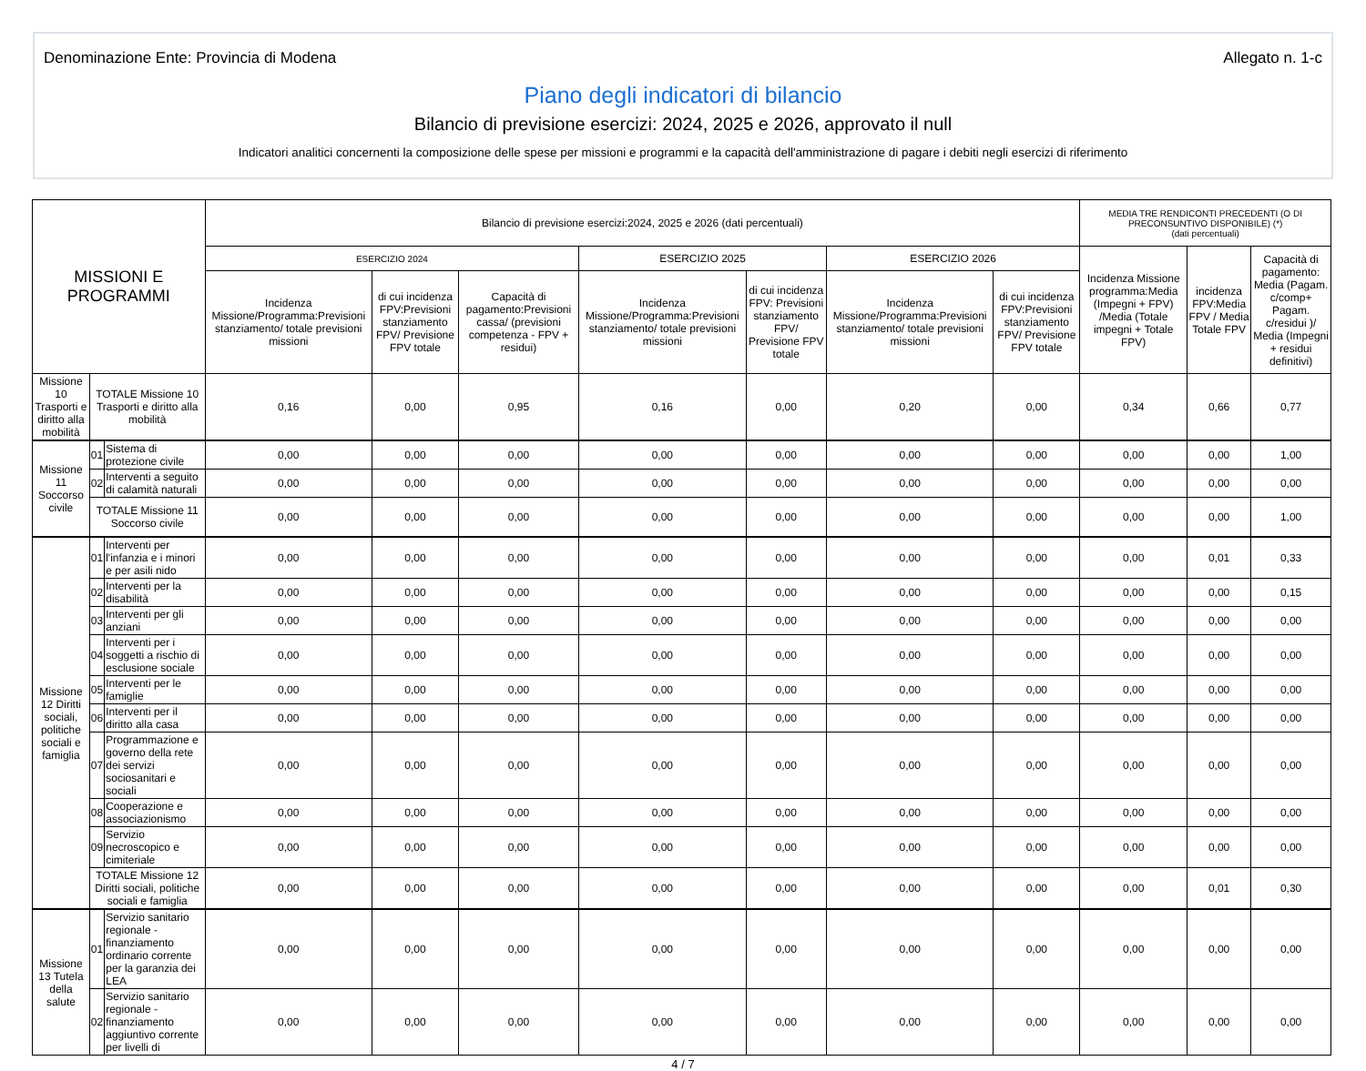Denominazione Ente: Provincia di Modena Allegato n. 1-c
Piano degli indicatori di bilancio
Bilancio di previsione esercizi: 2024, 2025 e 2026, approvato il null
Indicatori analitici concernenti la composizione delle spese per missioni e programmi e la capacità dell'amministrazione di pagare i debiti negli esercizi di riferimento
| MISSIONI E PROGRAMMI | | | Bilancio di previsione esercizi:2024, 2025 e 2026 (dati percentuali) | | | | | | | MEDIA TRE RENDICONTI PRECEDENTI (O DI PRECONSUNTIVO DISPONIBILE) (*) (dati percentuali) | | |
| --- | --- | --- | --- | --- | --- | --- | --- | --- | --- | --- | --- | --- |
| | | | ESERCIZIO 2024 | | | ESERCIZIO 2025 | | ESERCIZIO 2026 | | Incidenza Missione programma:Media (Impegni + FPV) /Media (Totale impegni + Totale FPV) | incidenza FPV:Media FPV / Media Totale FPV | Capacità di pagamento: Media (Pagam. c/comp+ Pagam. c/residui )/ Media (Impegni + residui definitivi) |
| | | | Incidenza Missione/Programma:Previsioni stanziamento/ totale previsioni missioni | di cui incidenza FPV:Previsioni stanziamento FPV/ Previsione FPV totale | Capacità di pagamento:Previsioni cassa/ (previsioni competenza - FPV + residui) | Incidenza Missione/Programma:Previsioni stanziamento/ totale previsioni missioni | di cui incidenza FPV: Previsioni stanziamento FPV/ Previsione FPV totale | Incidenza Missione/Programma:Previsioni stanziamento/ totale previsioni missioni | di cui incidenza FPV:Previsioni stanziamento FPV/ Previsione FPV totale | | | |
| Missione 10 Trasporti e diritto alla mobilità | TOTALE Missione 10 Trasporti e diritto alla mobilità | | 0,16 | 0,00 | 0,95 | 0,16 | 0,00 | 0,20 | 0,00 | 0,34 | 0,66 | 0,77 |
| Missione 11 Soccorso civile | 01 | Sistema di protezione civile | 0,00 | 0,00 | 0,00 | 0,00 | 0,00 | 0,00 | 0,00 | 0,00 | 0,00 | 1,00 |
| | 02 | Interventi a seguito di calamità naturali | 0,00 | 0,00 | 0,00 | 0,00 | 0,00 | 0,00 | 0,00 | 0,00 | 0,00 | 0,00 |
| | TOTALE Missione 11 Soccorso civile | | 0,00 | 0,00 | 0,00 | 0,00 | 0,00 | 0,00 | 0,00 | 0,00 | 0,00 | 1,00 |
| Missione 12 Diritti sociali, politiche sociali e famiglia | 01 | Interventi per l'infanzia e i minori e per asili nido | 0,00 | 0,00 | 0,00 | 0,00 | 0,00 | 0,00 | 0,00 | 0,00 | 0,01 | 0,33 |
| | 02 | Interventi per la disabilità | 0,00 | 0,00 | 0,00 | 0,00 | 0,00 | 0,00 | 0,00 | 0,00 | 0,00 | 0,15 |
| | 03 | Interventi per gli anziani | 0,00 | 0,00 | 0,00 | 0,00 | 0,00 | 0,00 | 0,00 | 0,00 | 0,00 | 0,00 |
| | 04 | Interventi per i soggetti a rischio di esclusione sociale | 0,00 | 0,00 | 0,00 | 0,00 | 0,00 | 0,00 | 0,00 | 0,00 | 0,00 | 0,00 |
| | 05 | Interventi per le famiglie | 0,00 | 0,00 | 0,00 | 0,00 | 0,00 | 0,00 | 0,00 | 0,00 | 0,00 | 0,00 |
| | 06 | Interventi per il diritto alla casa | 0,00 | 0,00 | 0,00 | 0,00 | 0,00 | 0,00 | 0,00 | 0,00 | 0,00 | 0,00 |
| | 07 | Programmazione e governo della rete dei servizi sociosanitari e sociali | 0,00 | 0,00 | 0,00 | 0,00 | 0,00 | 0,00 | 0,00 | 0,00 | 0,00 | 0,00 |
| | 08 | Cooperazione e associazionismo | 0,00 | 0,00 | 0,00 | 0,00 | 0,00 | 0,00 | 0,00 | 0,00 | 0,00 | 0,00 |
| | 09 | Servizio necroscopico e cimiteriale | 0,00 | 0,00 | 0,00 | 0,00 | 0,00 | 0,00 | 0,00 | 0,00 | 0,00 | 0,00 |
| | TOTALE Missione 12 Diritti sociali, politiche sociali e famiglia | | 0,00 | 0,00 | 0,00 | 0,00 | 0,00 | 0,00 | 0,00 | 0,00 | 0,01 | 0,30 |
| Missione 13 Tutela della salute | 01 | Servizio sanitario regionale - finanziamento ordinario corrente per la garanzia dei LEA | 0,00 | 0,00 | 0,00 | 0,00 | 0,00 | 0,00 | 0,00 | 0,00 | 0,00 | 0,00 |
| | 02 | Servizio sanitario regionale - finanziamento aggiuntivo corrente per livelli di | 0,00 | 0,00 | 0,00 | 0,00 | 0,00 | 0,00 | 0,00 | 0,00 | 0,00 | 0,00 |
4 / 7